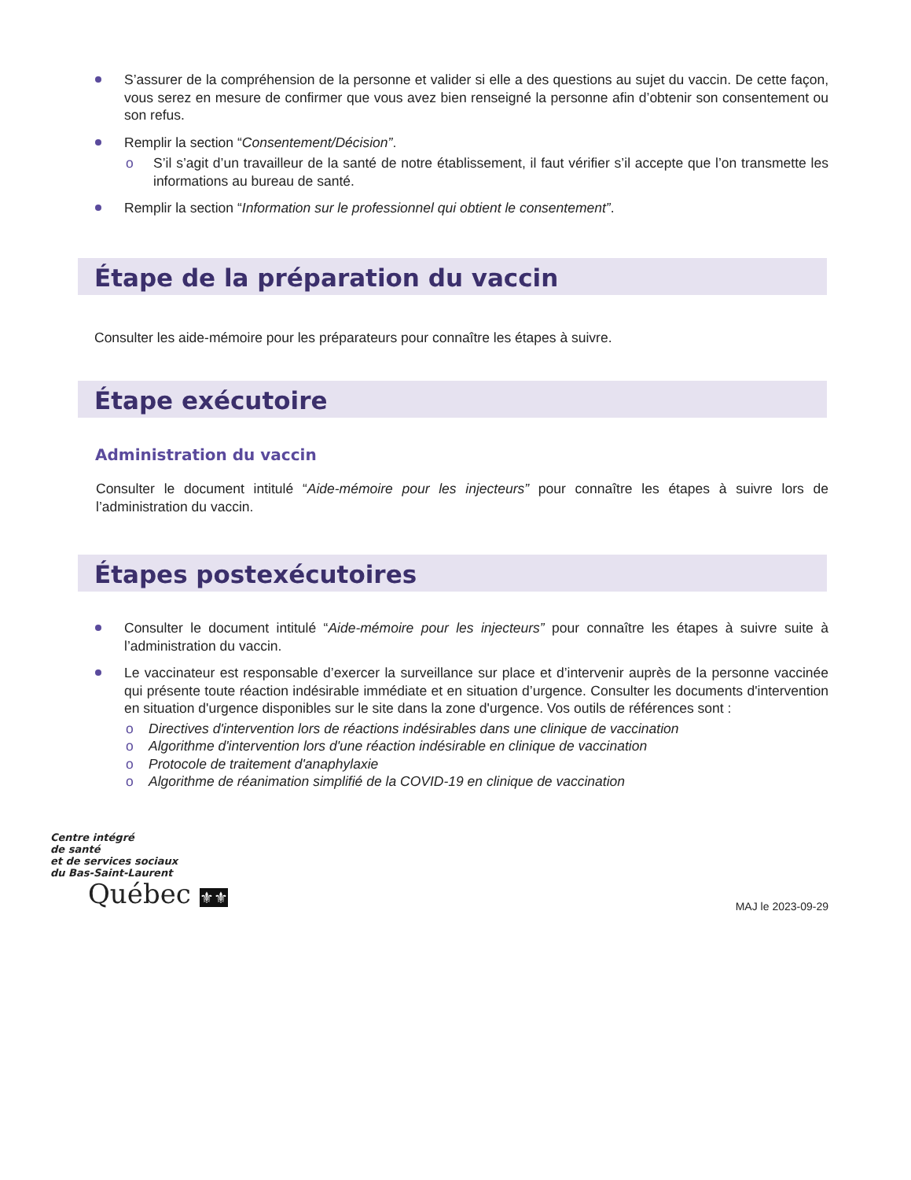S’assurer de la compréhension de la personne et valider si elle a des questions au sujet du vaccin. De cette façon, vous serez en mesure de confirmer que vous avez bien renseigné la personne afin d’obtenir son consentement ou son refus.
Remplir la section “Consentement/Décision”.
o S’il s’agit d’un travailleur de la santé de notre établissement, il faut vérifier s’il accepte que l’on transmette les informations au bureau de santé.
Remplir la section “Information sur le professionnel qui obtient le consentement”.
Étape de la préparation du vaccin
Consulter les aide-mémoire pour les préparateurs pour connaître les étapes à suivre.
Étape exécutoire
Administration du vaccin
Consulter le document intitulé “Aide-mémoire pour les injecteurs” pour connaître les étapes à suivre lors de l’administration du vaccin.
Étapes postexécutoires
Consulter le document intitulé “Aide-mémoire pour les injecteurs” pour connaître les étapes à suivre suite à l’administration du vaccin.
Le vaccinateur est responsable d’exercer la surveillance sur place et d’intervenir auprès de la personne vaccinée qui présente toute réaction indésirable immédiate et en situation d’urgence. Consulter les documents d'intervention en situation d'urgence disponibles sur le site dans la zone d'urgence. Vos outils de références sont :
o Directives d'intervention lors de réactions indésirables dans une clinique de vaccination
o Algorithme d'intervention lors d'une réaction indésirable en clinique de vaccination
o Protocole de traitement d'anaphylaxie
o Algorithme de réanimation simplifié de la COVID-19 en clinique de vaccination
Centre intégré
de santé
et de services sociaux
du Bas-Saint-Laurent
Québec ⚜⚜
MAJ le 2023-09-29